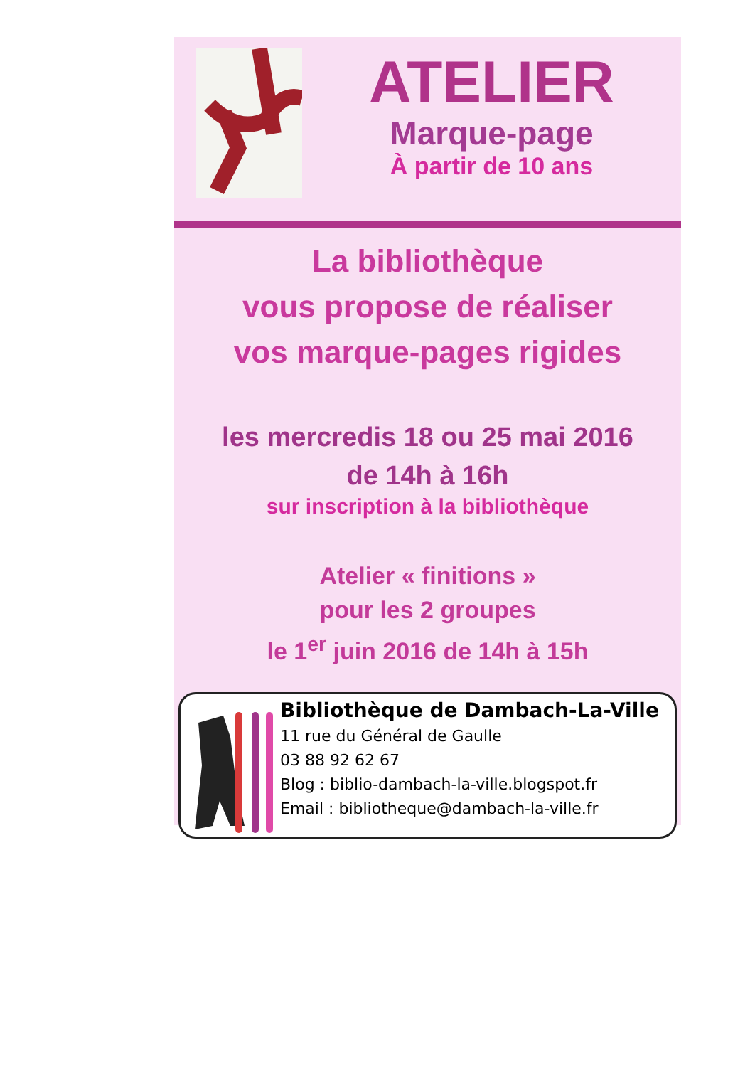ATELIER
Marque-page
À partir de 10 ans
La bibliothèque
vous propose de réaliser
vos marque-pages rigides
les mercredis 18 ou 25 mai 2016
de 14h à 16h
sur inscription à la bibliothèque
Atelier « finitions »
pour les 2 groupes
le 1<sup>er</sup> juin 2016 de 14h à 15h
Bibliothèque de Dambach-La-Ville
11 rue du Général de Gaulle
03 88 92 62 67
Blog : biblio-dambach-la-ville.blogspot.fr
Email : bibliotheque@dambach-la-ville.fr